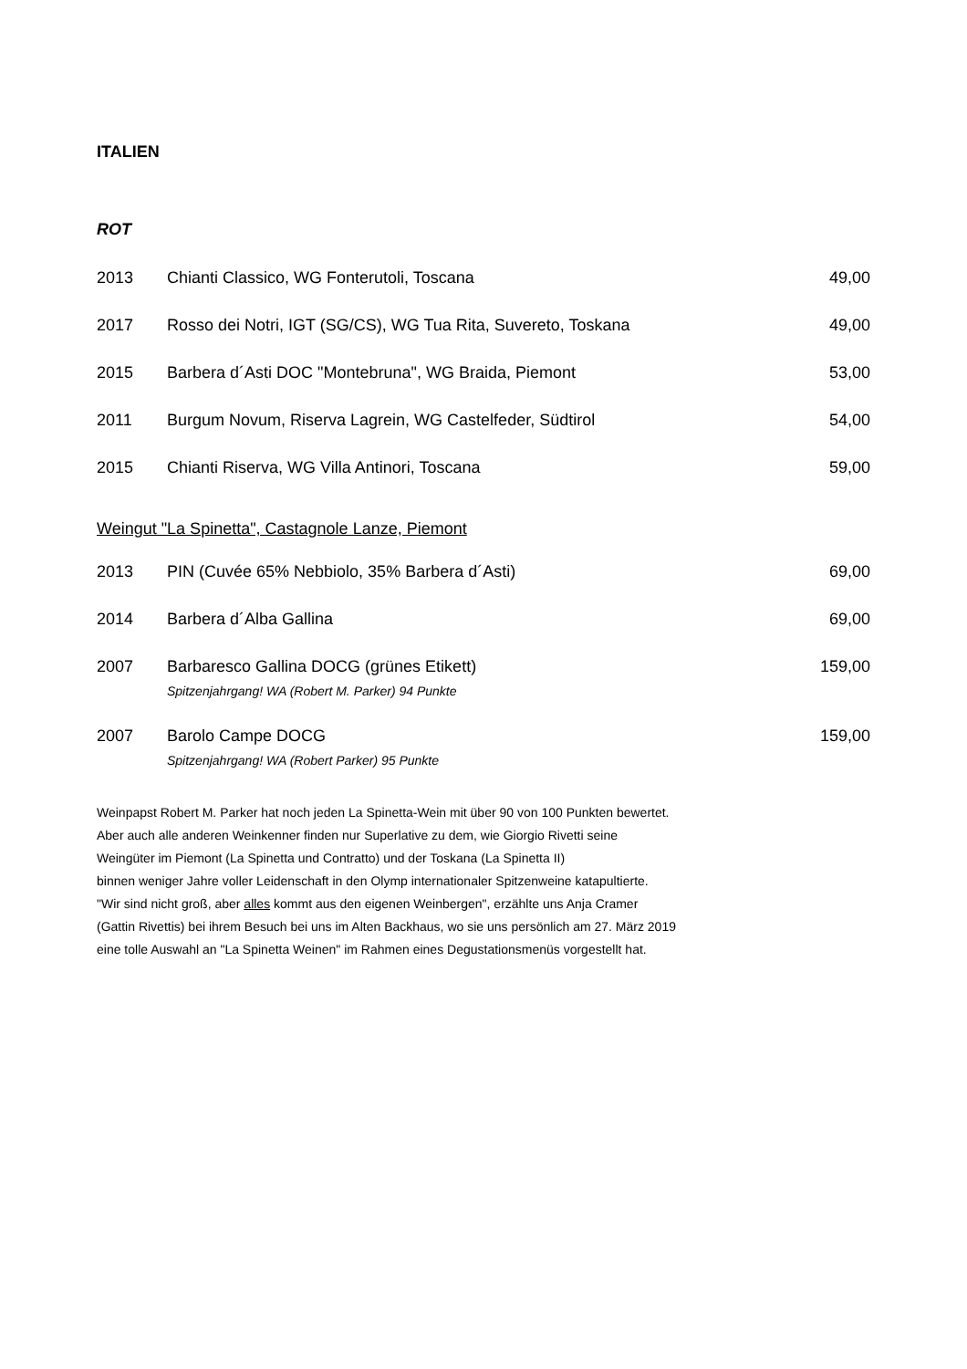ITALIEN
ROT
| 2013 | Chianti Classico, WG Fonterutoli, Toscana | 49,00 |
| 2017 | Rosso dei Notri, IGT (SG/CS), WG Tua Rita, Suvereto, Toskana | 49,00 |
| 2015 | Barbera d´Asti DOC "Montebruna", WG Braida, Piemont | 53,00 |
| 2011 | Burgum Novum, Riserva Lagrein, WG Castelfeder, Südtirol | 54,00 |
| 2015 | Chianti Riserva, WG Villa Antinori, Toscana | 59,00 |
Weingut "La Spinetta", Castagnole Lanze, Piemont
| 2013 | PIN (Cuvée 65% Nebbiolo, 35% Barbera d´Asti) | 69,00 |
| 2014 | Barbera d´Alba Gallina | 69,00 |
| 2007 | Barbaresco Gallina DOCG (grünes Etikett) Spitzenjahrgang! WA (Robert M. Parker) 94 Punkte | 159,00 |
| 2007 | Barolo Campe DOCG Spitzenjahrgang! WA (Robert Parker) 95 Punkte | 159,00 |
Weinpapst Robert M. Parker hat noch jeden La Spinetta-Wein mit über 90 von 100 Punkten bewertet.
Aber auch alle anderen Weinkenner finden nur Superlative zu dem, wie Giorgio Rivetti seine
Weingüter im Piemont (La Spinetta und Contratto) und der Toskana (La Spinetta II)
binnen weniger Jahre voller Leidenschaft in den Olymp internationaler Spitzenweine katapultierte.
"Wir sind nicht groß, aber alles kommt aus den eigenen Weinbergen", erzählte uns Anja Cramer
(Gattin Rivettis) bei ihrem Besuch bei uns im Alten Backhaus, wo sie uns persönlich am 27. März 2019
eine tolle Auswahl an "La Spinetta Weinen" im Rahmen eines Degustationsmenüs vorgestellt hat.